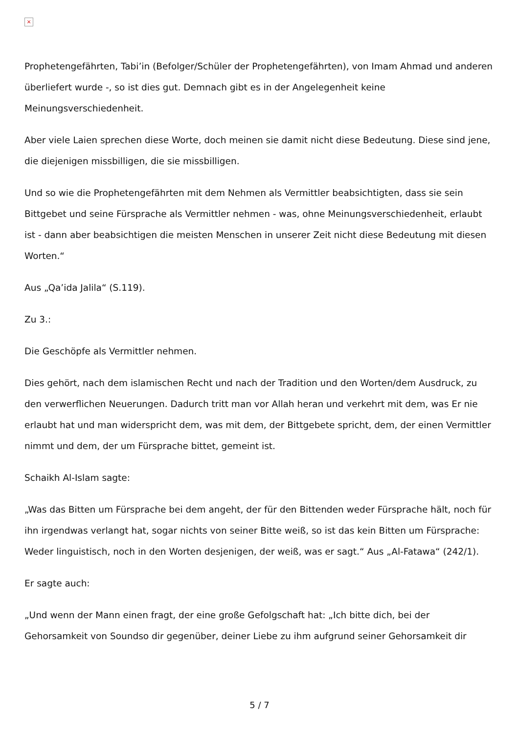×
Prophetengefährten, Tabi’in (Befolger/Schüler der Prophetengefährten), von Imam Ahmad und anderen überliefert wurde -, so ist dies gut. Demnach gibt es in der Angelegenheit keine Meinungsverschiedenheit.
Aber viele Laien sprechen diese Worte, doch meinen sie damit nicht diese Bedeutung. Diese sind jene, die diejenigen missbilligen, die sie missbilligen.
Und so wie die Prophetengefährten mit dem Nehmen als Vermittler beabsichtigten, dass sie sein Bittgebet und seine Fürsprache als Vermittler nehmen - was, ohne Meinungsverschiedenheit, erlaubt ist - dann aber beabsichtigen die meisten Menschen in unserer Zeit nicht diese Bedeutung mit diesen Worten.“
Aus „Qa’ida Jalila“ (S.119).
Zu 3.:
Die Geschöpfe als Vermittler nehmen.
Dies gehört, nach dem islamischen Recht und nach der Tradition und den Worten/dem Ausdruck, zu den verwerflichen Neuerungen. Dadurch tritt man vor Allah heran und verkehrt mit dem, was Er nie erlaubt hat und man widerspricht dem, was mit dem, der Bittgebete spricht, dem, der einen Vermittler nimmt und dem, der um Fürsprache bittet, gemeint ist.
Schaikh Al-Islam sagte:
„Was das Bitten um Fürsprache bei dem angeht, der für den Bittenden weder Fürsprache hält, noch für ihn irgendwas verlangt hat, sogar nichts von seiner Bitte weiß, so ist das kein Bitten um Fürsprache: Weder linguistisch, noch in den Worten desjenigen, der weiß, was er sagt.“ Aus „Al-Fatawa“ (242/1).
Er sagte auch:
„Und wenn der Mann einen fragt, der eine große Gefolgschaft hat: „Ich bitte dich, bei der Gehorsamkeit von Soundso dir gegenüber, deiner Liebe zu ihm aufgrund seiner Gehorsamkeit dir
5 / 7